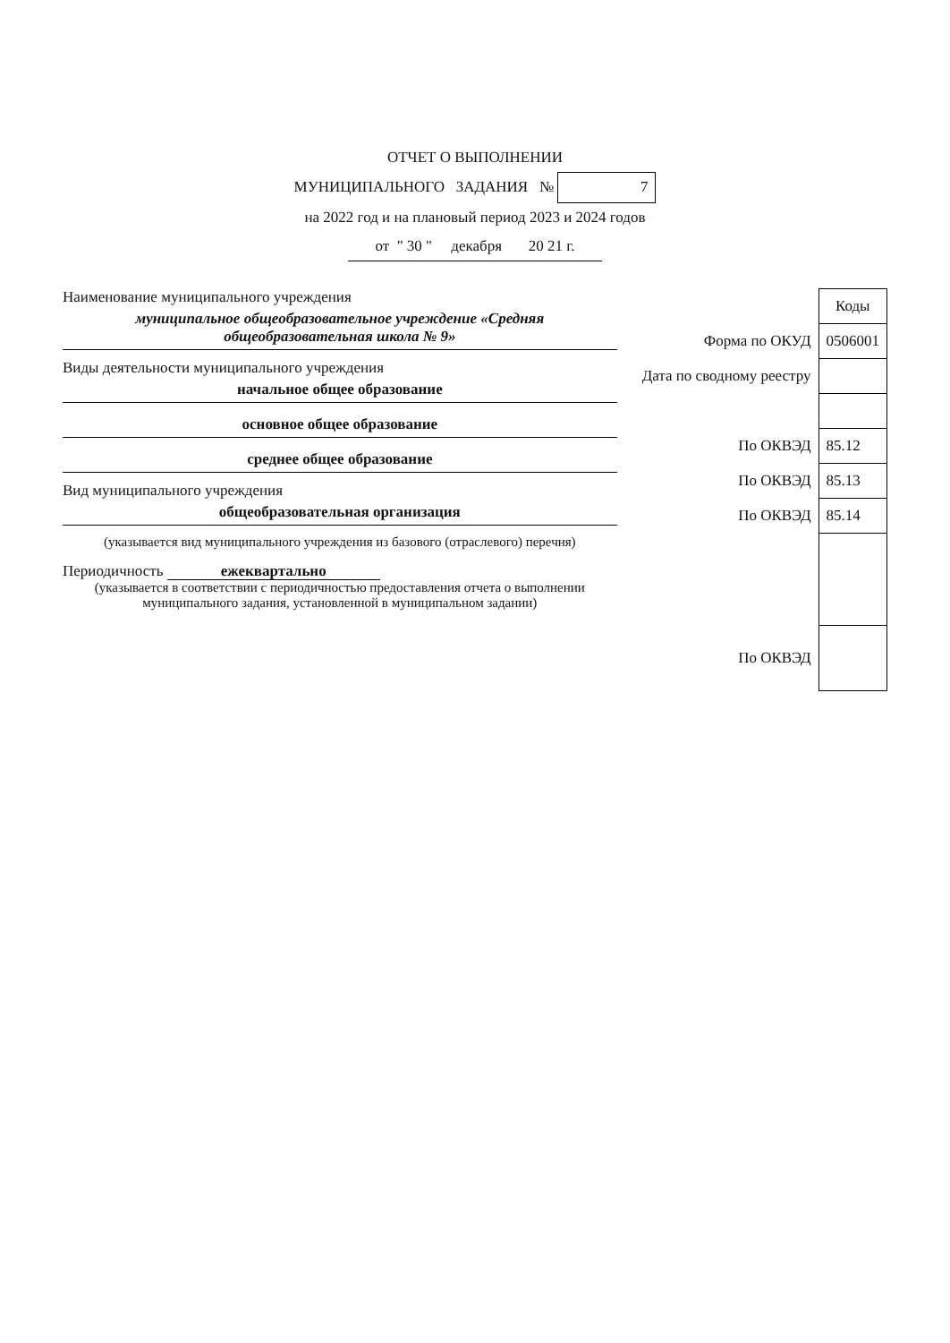ОТЧЕТ О ВЫПОЛНЕНИИ
МУНИЦИПАЛЬНОГО ЗАДАНИЯ № 7
на 2022 год и на плановый период 2023 и 2024 годов
от " 30 " декабря 20 21 г.
Наименование муниципального учреждения
муниципальное общеобразовательное учреждение «Средняя общеобразовательная школа № 9»
Виды деятельности муниципального учреждения
начальное общее образование
основное общее образование
среднее общее образование
Вид муниципального учреждения
общеобразовательная организация
(указывается вид муниципального учреждения из базового (отраслевого) перечня)
Периодичность ежеквартально
(указывается в соответствии с периодичностью предоставления отчета о выполнении муниципального задания, установленной в муниципальном задании)
| | Коды |
| Форма по ОКУД | 0506001 |
| Дата по сводному реестру | |
| По ОКВЭД | 85.12 |
| По ОКВЭД | 85.13 |
| По ОКВЭД | 85.14 |
| По ОКВЭД | |